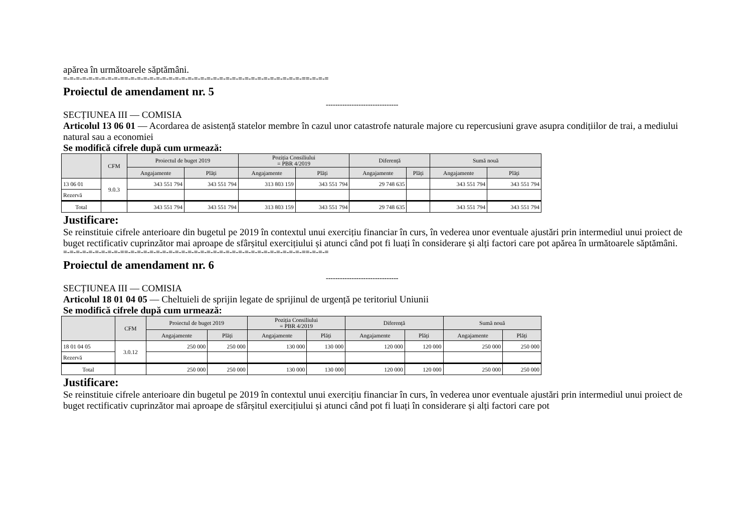apărea în următoarele săptămâni.
=-=-=-=-=-=-=-=-=-==-=-=-=-=-=-=-=-=-=-=-=-=-=-=-=-=-=-=-=-=-=-=-=-=-=-=-=-==-=-=-=
Proiectul de amendament nr. 5
-------------------------------
SECȚIUNEA III — COMISIA
Articolul 13 06 01 — Acordarea de asistență statelor membre în cazul unor catastrofe naturale majore cu repercusiuni grave asupra condițiilor de trai, a mediului natural sau a economiei
Se modifică cifrele după cum urmează:
| | CFM | Proiectul de buget 2019 | | Poziția Consiliului = PBR 4/2019 | | Diferență | | Sumă nouă | |
| --- | --- | --- | --- | --- | --- | --- | --- | --- | --- |
| | | Angajamente | Plăți | Angajamente | Plăți | Angajamente | Plăți | Angajamente | Plăți |
| 13 06 01 | 9.0.3 | 343 551 794 | 343 551 794 | 313 803 159 | 343 551 794 | 29 748 635 | | 343 551 794 | 343 551 794 |
| Rezervă | | | | | | | | | |
| Total | | 343 551 794 | 343 551 794 | 313 803 159 | 343 551 794 | 29 748 635 | | 343 551 794 | 343 551 794 |
Justificare:
Se reinstituie cifrele anterioare din bugetul pe 2019 în contextul unui exercițiu financiar în curs, în vederea unor eventuale ajustări prin intermediul unui proiect de buget rectificativ cuprinzător mai aproape de sfârșitul exercițiului și atunci când pot fi luați în considerare și alți factori care pot apărea în următoarele săptămâni.
=-=-=-=-=-=-=-=-=-==-=-=-=-=-=-=-=-=-=-=-=-=-=-=-=-=-=-=-=-=-=-=-=-=-=-=-=-==-=-=-=
Proiectul de amendament nr. 6
-------------------------------
SECȚIUNEA III — COMISIA
Articolul 18 01 04 05 — Cheltuieli de sprijin legate de sprijinul de urgență pe teritoriul Uniunii
Se modifică cifrele după cum urmează:
| | CFM | Proiectul de buget 2019 | | Poziția Consiliului = PBR 4/2019 | | Diferență | | Sumă nouă | |
| --- | --- | --- | --- | --- | --- | --- | --- | --- | --- |
| | | Angajamente | Plăți | Angajamente | Plăți | Angajamente | Plăți | Angajamente | Plăți |
| 18 01 04 05 | 3.0.12 | 250 000 | 250 000 | 130 000 | 130 000 | 120 000 | 120 000 | 250 000 | 250 000 |
| Rezervă | | | | | | | | | |
| Total | | 250 000 | 250 000 | 130 000 | 130 000 | 120 000 | 120 000 | 250 000 | 250 000 |
Justificare:
Se reinstituie cifrele anterioare din bugetul pe 2019 în contextul unui exercițiu financiar în curs, în vederea unor eventuale ajustări prin intermediul unui proiect de buget rectificativ cuprinzător mai aproape de sfârșitul exercițiului și atunci când pot fi luați în considerare și alți factori care pot